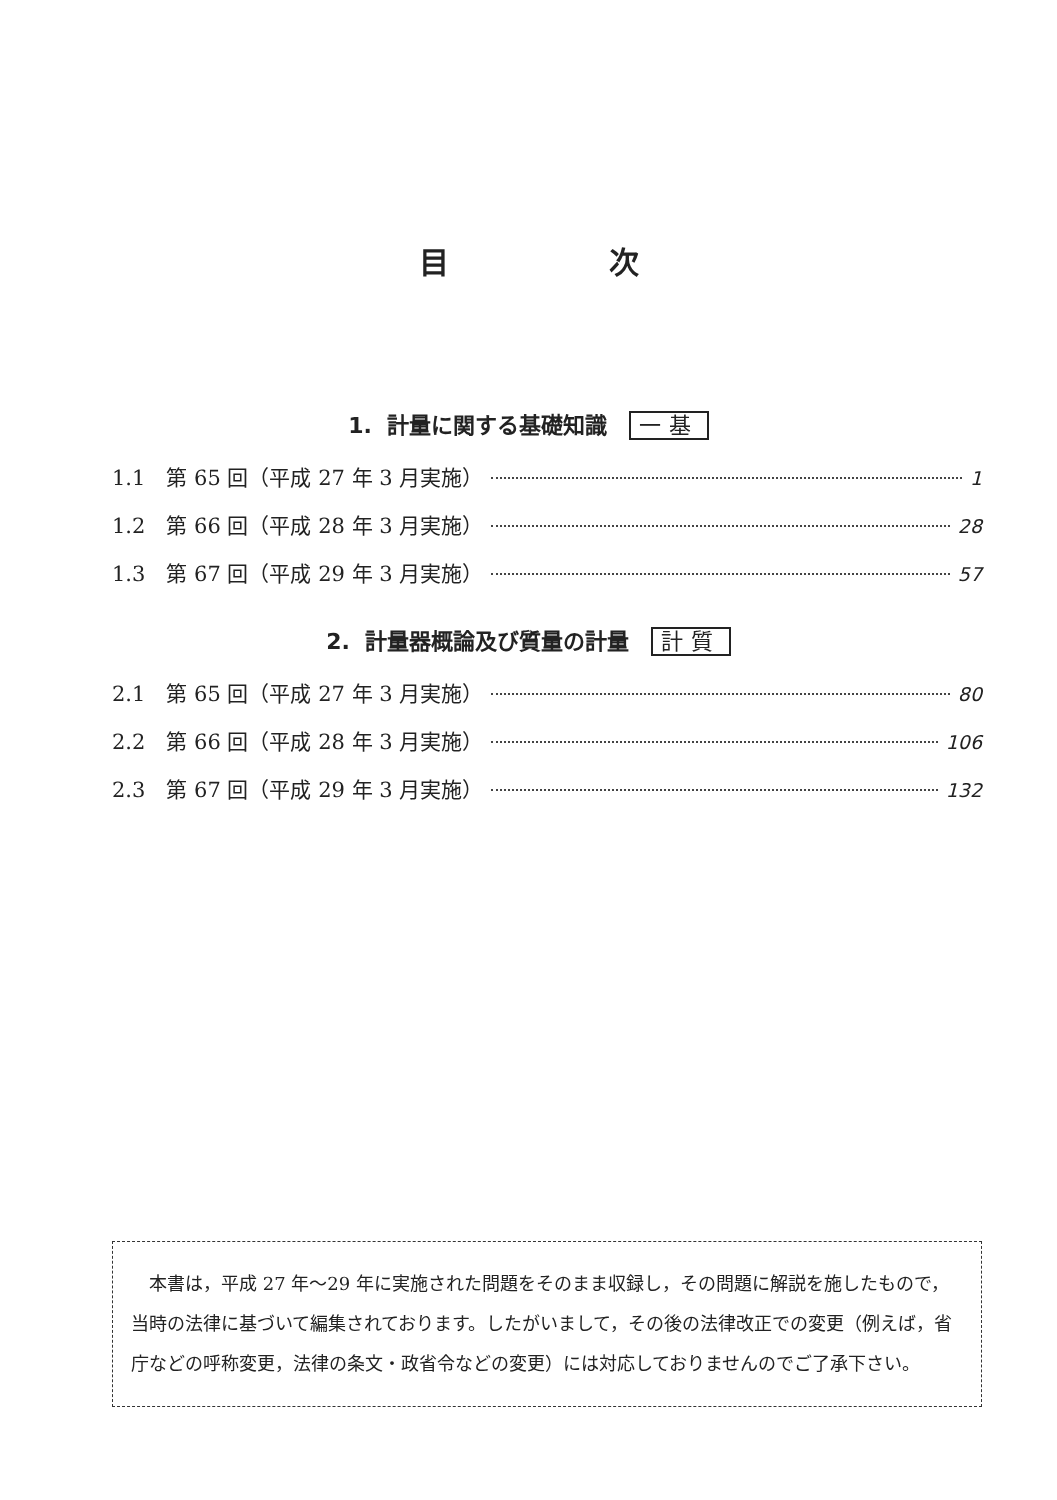目次
1. 計量に関する基礎知識 一基
1.1　第 65 回（平成 27 年 3 月実施） 1
1.2　第 66 回（平成 28 年 3 月実施） 28
1.3　第 67 回（平成 29 年 3 月実施） 57
2. 計量器概論及び質量の計量 計質
2.1　第 65 回（平成 27 年 3 月実施） 80
2.2　第 66 回（平成 28 年 3 月実施） 106
2.3　第 67 回（平成 29 年 3 月実施） 132
　本書は，平成 27 年～29 年に実施された問題をそのまま収録し，その問題に解説を施したもので，当時の法律に基づいて編集されております。したがいまして，その後の法律改正での変更（例えば，省庁などの呼称変更，法律の条文・政省令などの変更）には対応しておりませんのでご了承下さい。